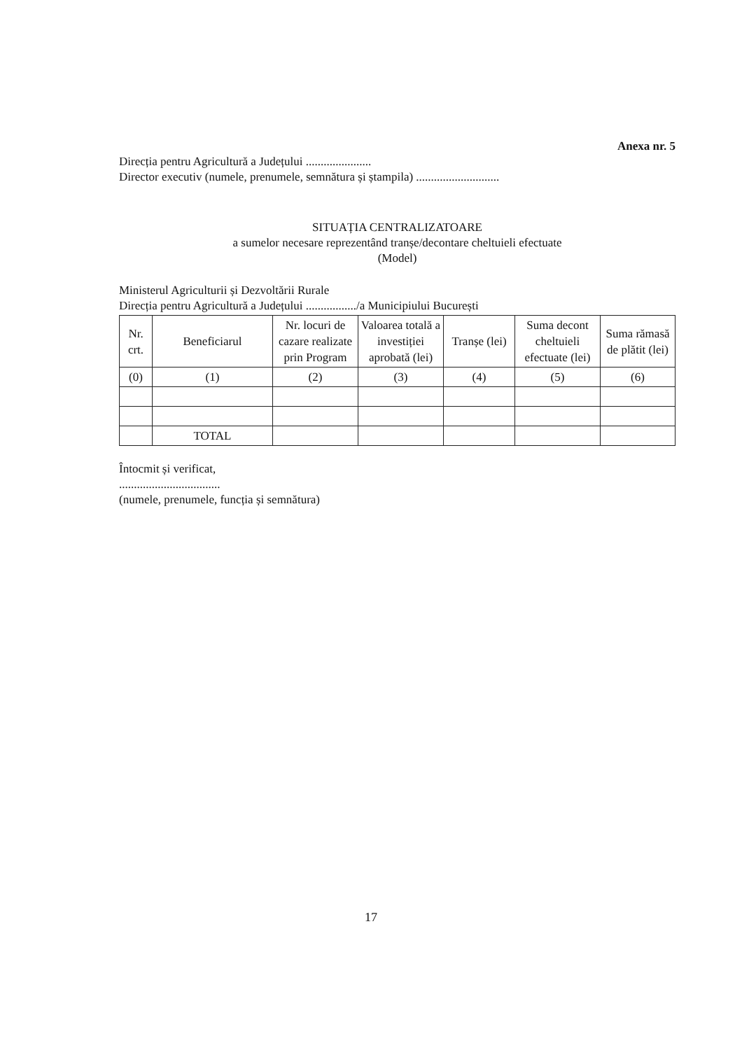Anexa nr. 5
Direcția pentru Agricultură a Județului ......................
Director executiv (numele, prenumele, semnătura și ștampila) ............................
SITUAȚIA CENTRALIZATOARE
a sumelor necesare reprezentând tranșe/decontare cheltuieli efectuate
(Model)
Ministerul Agriculturii și Dezvoltării Rurale
Direcția pentru Agricultură a Județului ................./a Municipiului București
| Nr. crt. | Beneficiarul | Nr. locuri de cazare realizate prin Program | Valoarea totală a investiției aprobată (lei) | Tranșe (lei) | Suma decont cheltuieli efectuate (lei) | Suma rămasă de plătit (lei) |
| --- | --- | --- | --- | --- | --- | --- |
| (0) | (1) | (2) | (3) | (4) | (5) | (6) |
| | TOTAL | | | | | |
Întocmit și verificat,
..................................
(numele, prenumele, funcția și semnătura)
17